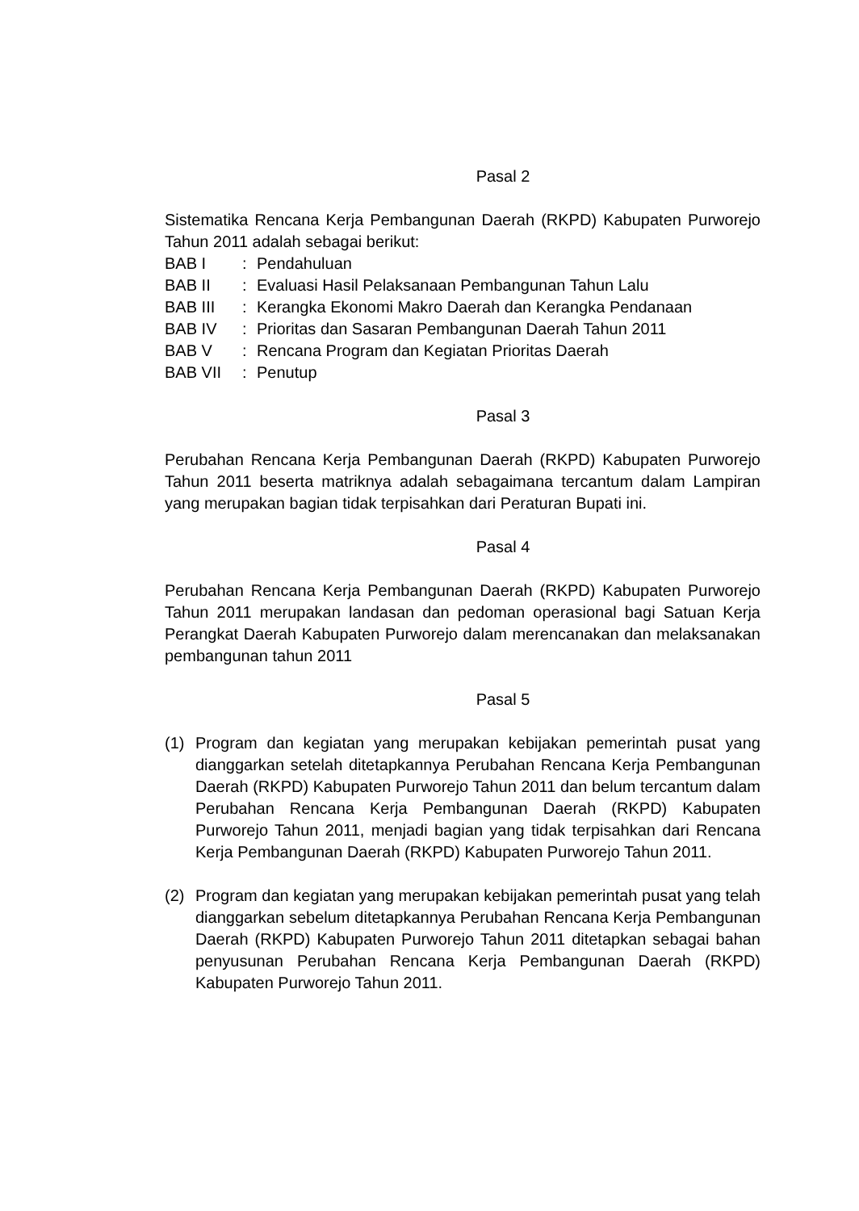Pasal 2
Sistematika Rencana Kerja Pembangunan Daerah (RKPD) Kabupaten Purworejo Tahun 2011 adalah sebagai berikut:
BAB I: Pendahuluan
BAB II: Evaluasi Hasil Pelaksanaan Pembangunan Tahun Lalu
BAB III: Kerangka Ekonomi Makro Daerah dan Kerangka Pendanaan
BAB IV: Prioritas dan Sasaran Pembangunan Daerah Tahun 2011
BAB V: Rencana Program dan Kegiatan Prioritas Daerah
BAB VII: Penutup
Pasal 3
Perubahan Rencana Kerja Pembangunan Daerah (RKPD) Kabupaten Purworejo Tahun 2011 beserta matriknya adalah sebagaimana tercantum dalam Lampiran yang merupakan bagian tidak terpisahkan dari Peraturan Bupati ini.
Pasal 4
Perubahan Rencana Kerja Pembangunan Daerah (RKPD) Kabupaten Purworejo Tahun 2011 merupakan landasan dan pedoman operasional bagi Satuan Kerja Perangkat Daerah Kabupaten Purworejo dalam merencanakan dan melaksanakan pembangunan tahun 2011
Pasal 5
(1) Program dan kegiatan yang merupakan kebijakan pemerintah pusat yang dianggarkan setelah ditetapkannya Perubahan Rencana Kerja Pembangunan Daerah (RKPD) Kabupaten Purworejo Tahun 2011 dan belum tercantum dalam Perubahan Rencana Kerja Pembangunan Daerah (RKPD) Kabupaten Purworejo Tahun 2011, menjadi bagian yang tidak terpisahkan dari Rencana Kerja Pembangunan Daerah (RKPD) Kabupaten Purworejo Tahun 2011.
(2) Program dan kegiatan yang merupakan kebijakan pemerintah pusat yang telah dianggarkan sebelum ditetapkannya Perubahan Rencana Kerja Pembangunan Daerah (RKPD) Kabupaten Purworejo Tahun 2011 ditetapkan sebagai bahan penyusunan Perubahan Rencana Kerja Pembangunan Daerah (RKPD) Kabupaten Purworejo Tahun 2011.